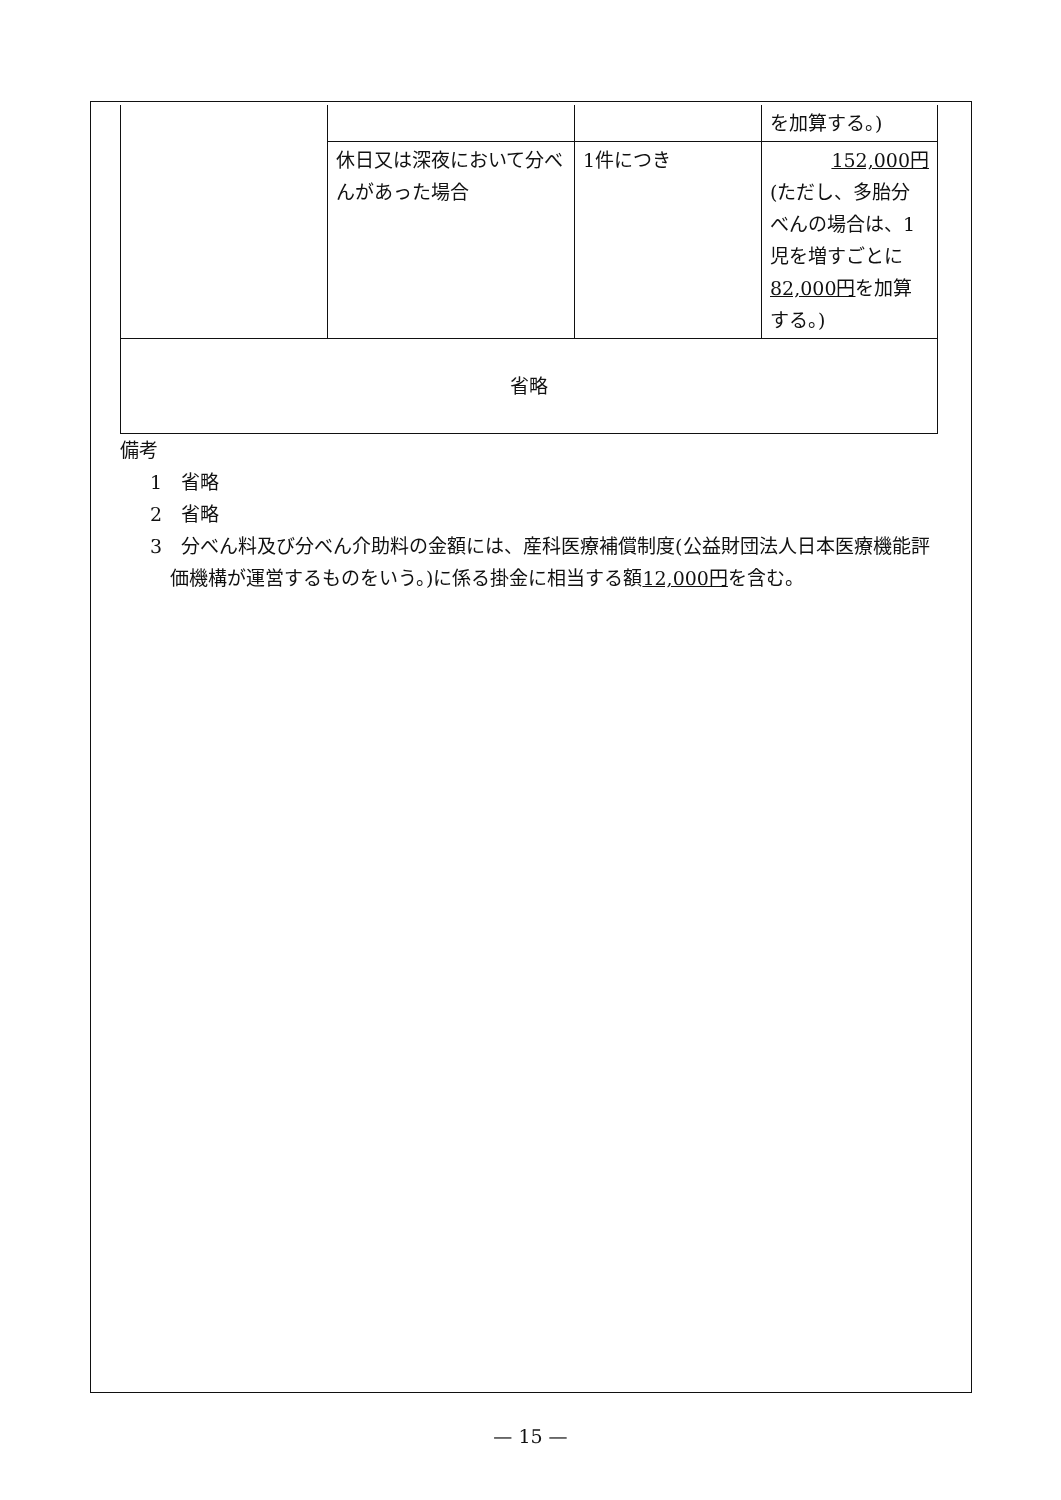| | | | を加算する。) |
| | 休日又は深夜において分べんがあった場合 | 1件につき | 152,000円 (ただし、多胎分べんの場合は、1児を増すごとに 82,000円 を加算する。) |
| 省略 | | | |
備考
1　省略
2　省略
3　分べん料及び分べん介助料の金額には、産科医療補償制度(公益財団法人日本医療機能評価機構が運営するものをいう。)に係る掛金に相当する額12,000円を含む。
— 15 —